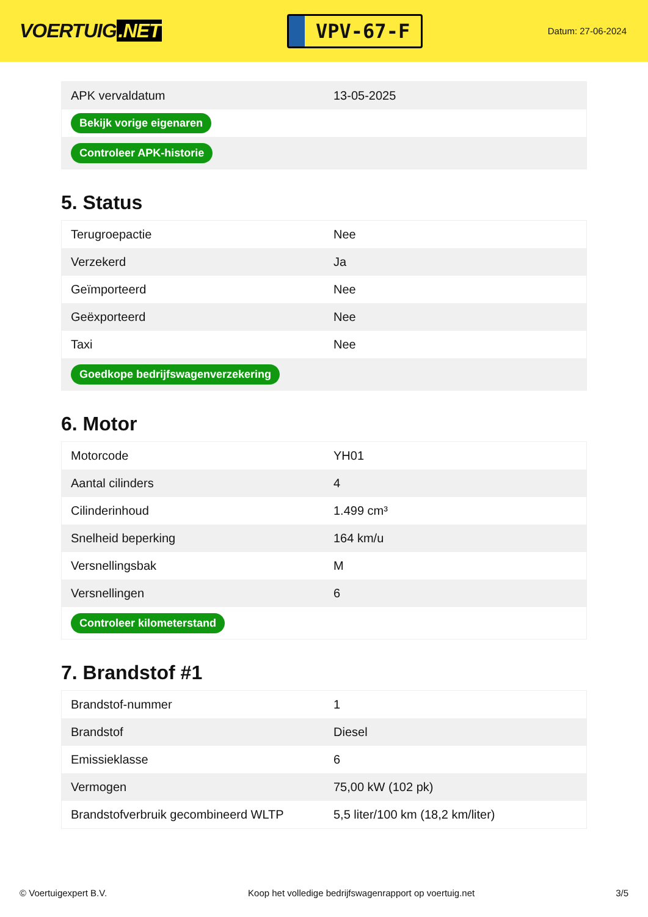VOERTUIG.NET
VPV-67-F
Datum: 27-06-2024
| APK vervaldatum | 13-05-2025 |
| Bekijk vorige eigenaren | |
| Controleer APK-historie | |
5. Status
| Terugroepactie | Nee |
| Verzekerd | Ja |
| Geïmporteerd | Nee |
| Geëxporteerd | Nee |
| Taxi | Nee |
| Goedkope bedrijfswagenverzekering | |
6. Motor
| Motorcode | YH01 |
| Aantal cilinders | 4 |
| Cilinderinhoud | 1.499 cm³ |
| Snelheid beperking | 164 km/u |
| Versnellingsbak | M |
| Versnellingen | 6 |
| Controleer kilometerstand | |
7. Brandstof #1
| Brandstof-nummer | 1 |
| Brandstof | Diesel |
| Emissieklasse | 6 |
| Vermogen | 75,00 kW (102 pk) |
| Brandstofverbruik gecombineerd WLTP | 5,5 liter/100 km (18,2 km/liter) |
© Voertuigexpert B.V. Koop het volledige bedrijfswagenrapport op voertuig.net 3/5